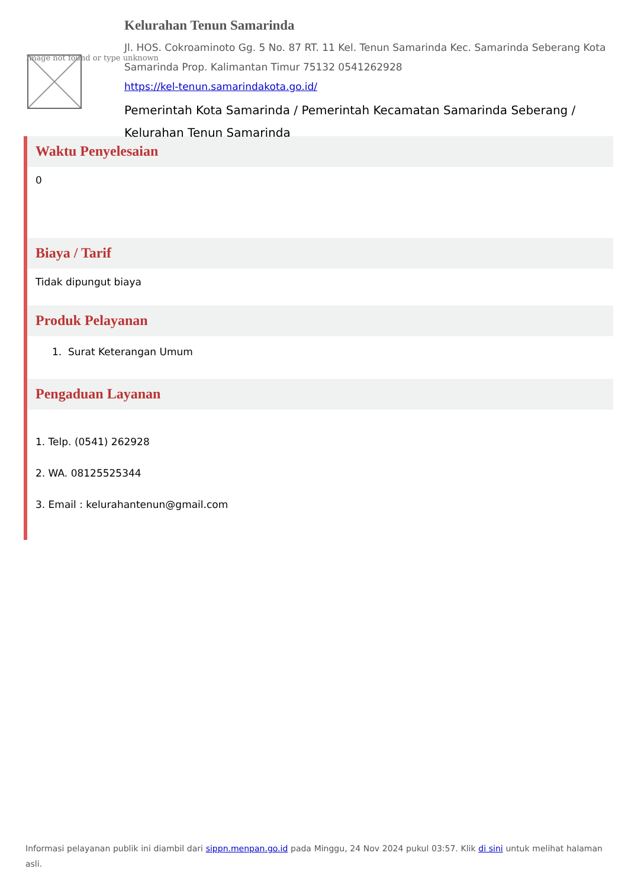Image not found or type unknown
Kelurahan Tenun Samarinda
Jl. HOS. Cokroaminoto Gg. 5 No. 87 RT. 11 Kel. Tenun Samarinda Kec. Samarinda Seberang Kota Samarinda Prop. Kalimantan Timur 75132 0541262928
https://kel-tenun.samarindakota.go.id/
Pemerintah Kota Samarinda / Pemerintah Kecamatan Samarinda Seberang / Kelurahan Tenun Samarinda
Waktu Penyelesaian
0
Biaya / Tarif
Tidak dipungut biaya
Produk Pelayanan
1. Surat Keterangan Umum
Pengaduan Layanan
1. Telp. (0541) 262928
2. WA. 08125525344
3. Email : kelurahantenun@gmail.com
Informasi pelayanan publik ini diambil dari sippn.menpan.go.id pada Minggu, 24 Nov 2024 pukul 03:57. Klik di sini untuk melihat halaman asli.